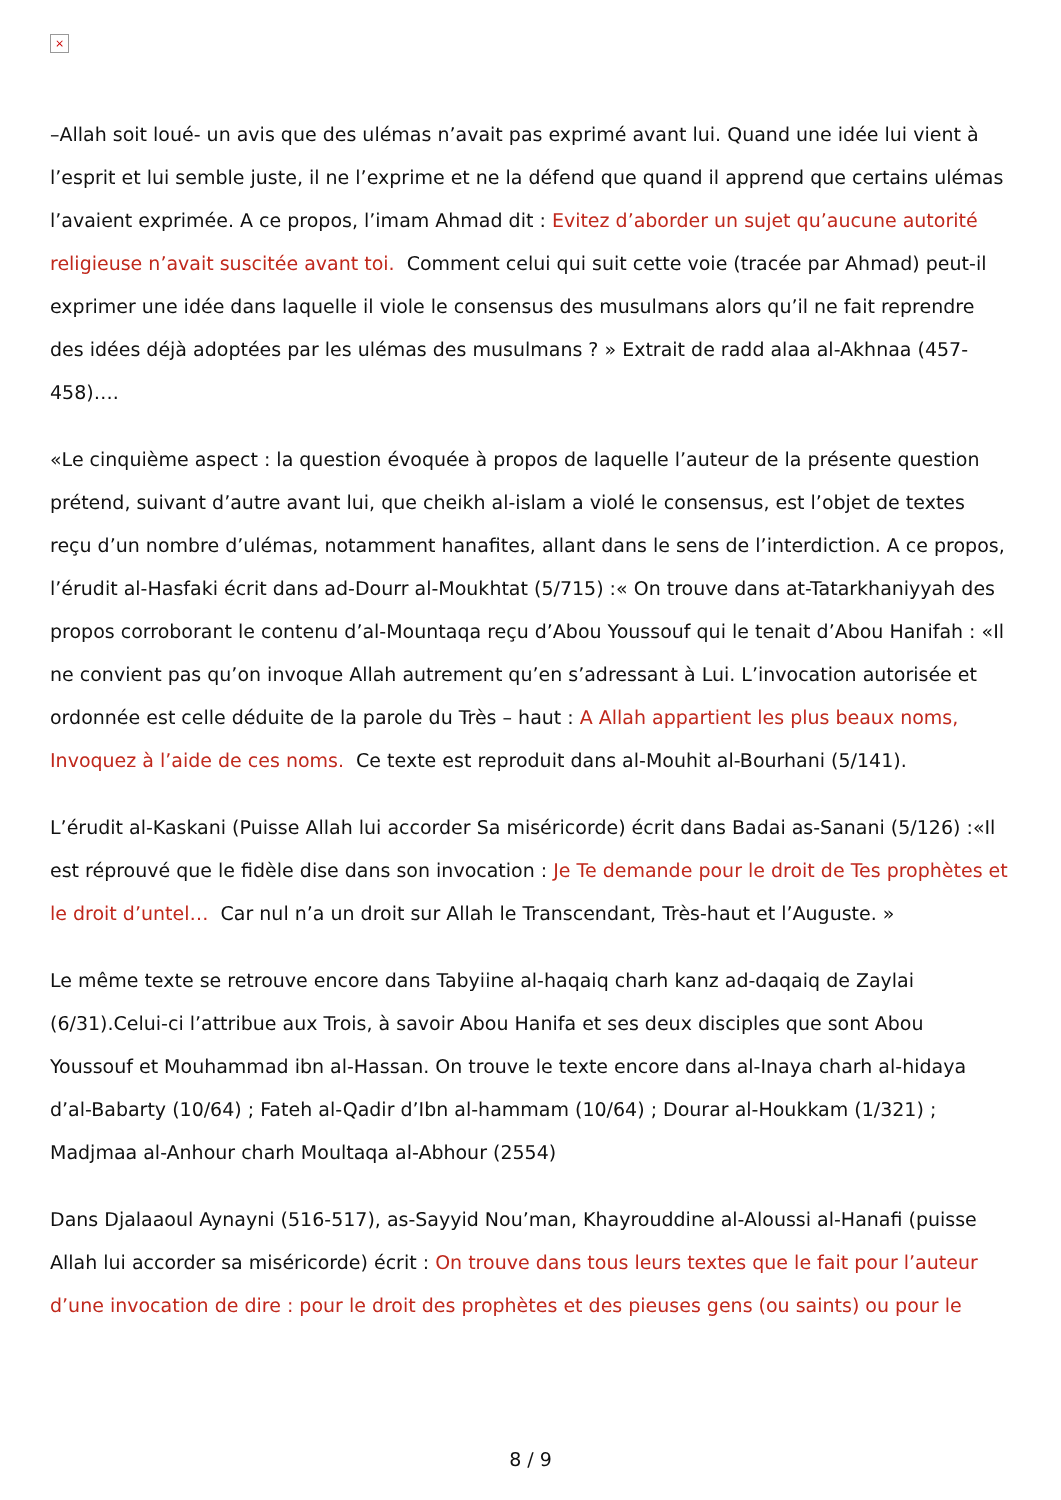×
–Allah soit loué- un avis que des ulémas n’avait pas exprimé avant lui. Quand une idée lui vient à l’esprit et lui semble juste, il ne l’exprime et ne la défend que quand il apprend que certains ulémas l’avaient exprimée. A ce propos, l’imam Ahmad dit : Evitez d’aborder un sujet qu’aucune autorité religieuse n’avait suscitée avant toi. Comment celui qui suit cette voie (tracée par Ahmad) peut-il exprimer une idée dans laquelle il viole le consensus des musulmans alors qu’il ne fait reprendre des idées déjà adoptées par les ulémas des musulmans ? » Extrait de radd alaa al-Akhnaa (457-458)….
«Le cinquième aspect : la question évoquée à propos de laquelle l’auteur de la présente question prétend, suivant d’autre avant lui, que cheikh al-islam a violé le consensus, est l’objet de textes reçu d’un nombre d’ulémas, notamment hanafites, allant dans le sens de l’interdiction. A ce propos, l’érudit al-Hasfaki écrit dans ad-Dourr al-Moukhtat (5/715) :« On trouve dans at-Tatarkhaniyyah des propos corroborant le contenu d’al-Mountaqa reçu d’Abou Youssouf qui le tenait d’Abou Hanifah : «Il ne convient pas qu’on invoque Allah autrement qu’en s’adressant à Lui. L’invocation autorisée et ordonnée est celle déduite de la parole du Très – haut : A Allah appartient les plus beaux noms, Invoquez à l’aide de ces noms. Ce texte est reproduit dans al-Mouhit al-Bourhani (5/141).
L’érudit al-Kaskani (Puisse Allah lui accorder Sa miséricorde) écrit dans Badai as-Sanani (5/126) :«Il est réprouvé que le fidèle dise dans son invocation : Je Te demande pour le droit de Tes prophètes et le droit d’untel… Car nul n’a un droit sur Allah le Transcendant, Très-haut et l’Auguste. »
Le même texte se retrouve encore dans Tabyiine al-haqaiq charh kanz ad-daqaiq de Zaylai (6/31).Celui-ci l’attribue aux Trois, à savoir Abou Hanifa et ses deux disciples que sont Abou Youssouf et Mouhammad ibn al-Hassan. On trouve le texte encore dans al-Inaya charh al-hidaya d’al-Babarty (10/64) ; Fateh al-Qadir d’Ibn al-hammam (10/64) ; Dourar al-Houkkam (1/321) ; Madjmaa al-Anhour charh Moultaqa al-Abhour (2554)
Dans Djalaaoul Aynayni (516-517), as-Sayyid Nou’man, Khayrouddine al-Aloussi al-Hanafi (puisse Allah lui accorder sa miséricorde) écrit : On trouve dans tous leurs textes que le fait pour l’auteur d’une invocation de dire : pour le droit des prophètes et des pieuses gens (ou saints) ou pour le
8 / 9